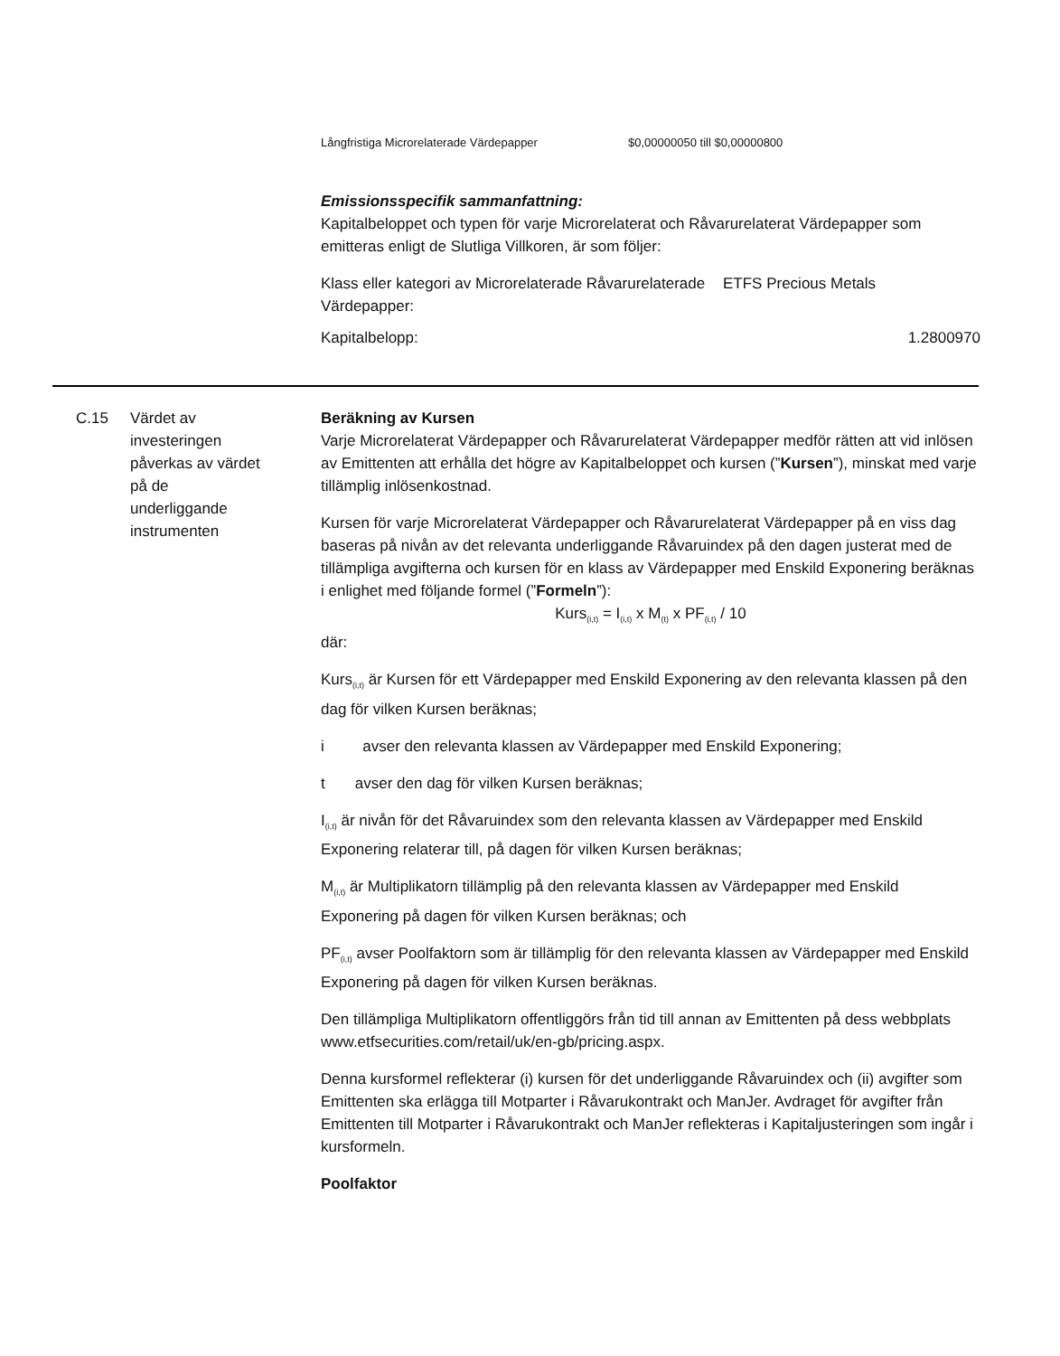Långfristiga Microrelaterade Värdepapper $0,00000050 till $0,00000800
Emissionsspecifik sammanfattning:
Kapitalbeloppet och typen för varje Microrelaterat och Råvarurelaterat Värdepapper som emitteras enligt de Slutliga Villkoren, är som följer:
Klass eller kategori av Microrelaterade Råvarurelaterade Värdepapper:
ETFS Precious Metals
Kapitalbelopp: 1.2800970
C.15 Värdet av
investeringen
påverkas av värdet
på de
underliggande
instrumenten
Beräkning av Kursen
Varje Microrelaterat Värdepapper och Råvarurelaterat Värdepapper medför rätten att vid inlösen av Emittenten att erhålla det högre av Kapitalbeloppet och kursen (”Kursen”), minskat med varje tillämplig inlösenkostnad.
Kursen för varje Microrelaterat Värdepapper och Råvarurelaterat Värdepapper på en viss dag baseras på nivån av det relevanta underliggande Råvaruindex på den dagen justerat med de tillämpliga avgifterna och kursen för en klass av Värdepapper med Enskild Exponering beräknas i enlighet med följande formel (”Formeln”):
Kurs<sub>(i,t)</sub> = I<sub>(i,t)</sub> x M<sub>(t)</sub> x PF<sub>(i,t)</sub> / 10
där:
Kurs<sub>(i,t)</sub> är Kursen för ett Värdepapper med Enskild Exponering av den relevanta klassen på den dag för vilken Kursen beräknas;
i avser den relevanta klassen av Värdepapper med Enskild Exponering;
t avser den dag för vilken Kursen beräknas;
I<sub>(i,t)</sub> är nivån för det Råvaruindex som den relevanta klassen av Värdepapper med Enskild Exponering relaterar till, på dagen för vilken Kursen beräknas;
M<sub>(i,t)</sub> är Multiplikatorn tillämplig på den relevanta klassen av Värdepapper med Enskild Exponering på dagen för vilken Kursen beräknas; och
PF<sub>(i,t)</sub> avser Poolfaktorn som är tillämplig för den relevanta klassen av Värdepapper med Enskild Exponering på dagen för vilken Kursen beräknas.
Den tillämpliga Multiplikatorn offentliggörs från tid till annan av Emittenten på dess webbplats www.etfsecurities.com/retail/uk/en-gb/pricing.aspx.
Denna kursformel reflekterar (i) kursen för det underliggande Råvaruindex och (ii) avgifter som Emittenten ska erlägga till Motparter i Råvarukontrakt och ManJer. Avdraget för avgifter från Emittenten till Motparter i Råvarukontrakt och ManJer reflekteras i Kapitaljusteringen som ingår i kursformeln.
Poolfaktor